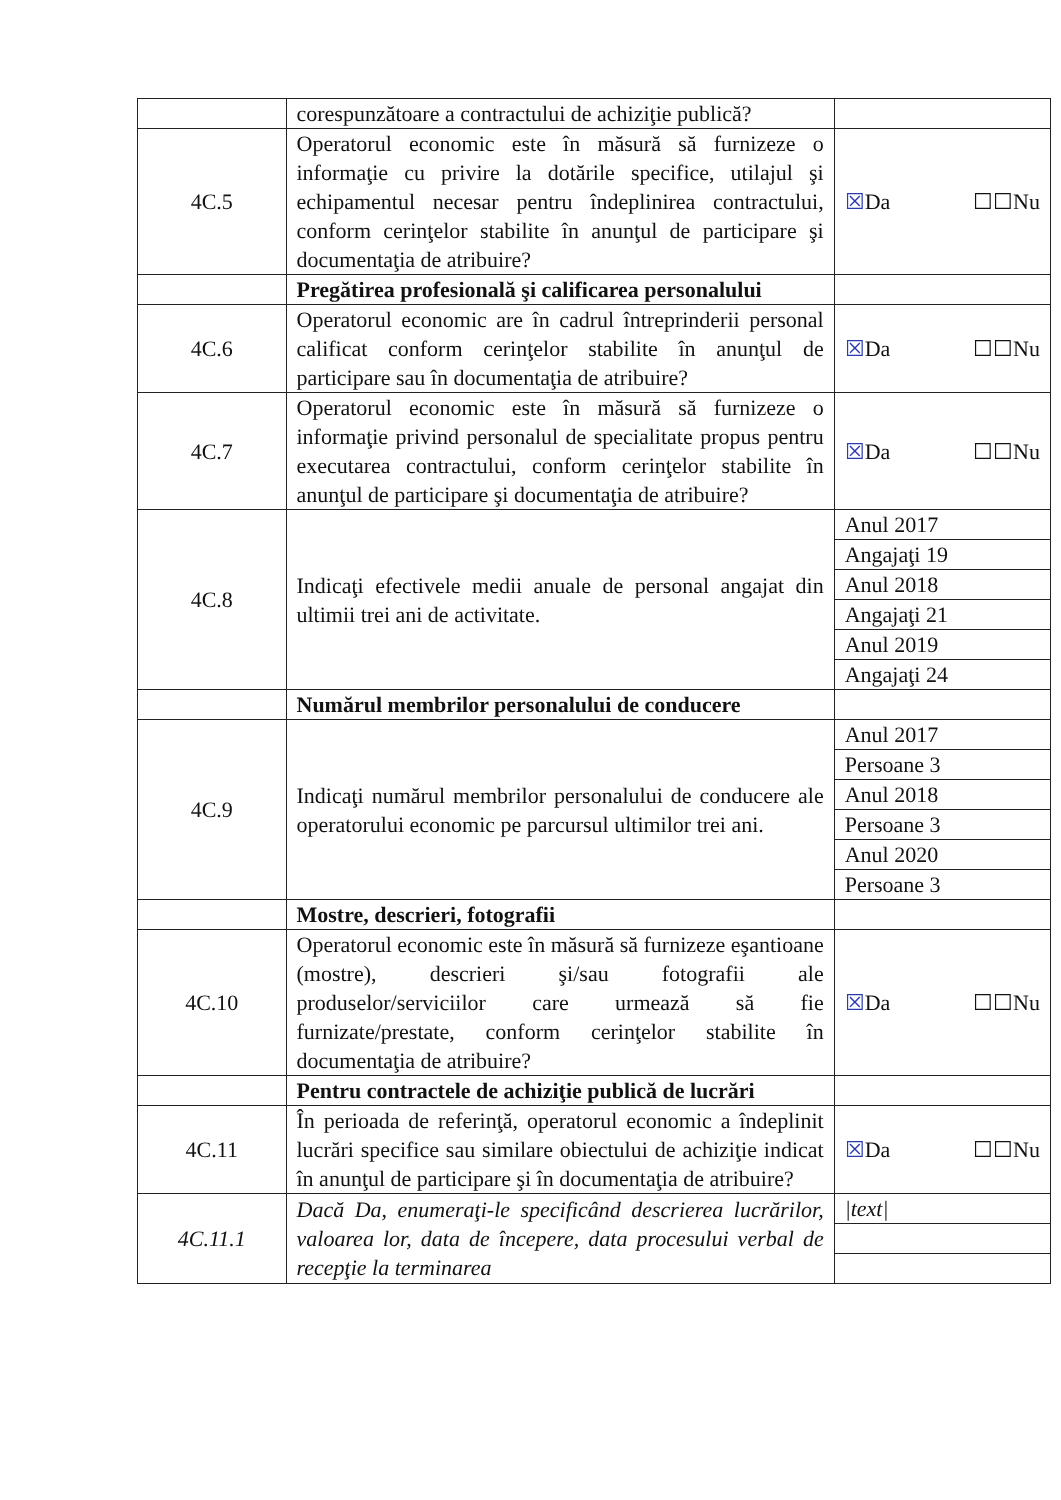| | corespunzătoare a contractului de achiziţie publică? | |
| 4C.5 | Operatorul economic este în măsură să furnizeze o informaţie cu privire la dotările specifice, utilajul şi echipamentul necesar pentru îndeplinirea contractului, conform cerinţelor stabilite în anunţul de participare şi documentaţia de atribuire? | ☒ Da ☐☐Nu |
| | Pregătirea profesională şi calificarea personalului | |
| 4C.6 | Operatorul economic are în cadrul întreprinderii personal calificat conform cerinţelor stabilite în anunţul de participare sau în documentaţia de atribuire? | ☒ Da ☐☐Nu |
| 4C.7 | Operatorul economic este în măsură să furnizeze o informaţie privind personalul de specialitate propus pentru executarea contractului, conform cerinţelor stabilite în anunţul de participare şi documentaţia de atribuire? | ☒ Da ☐☐Nu |
| 4C.8 | Indicaţi efectivele medii anuale de personal angajat din ultimii trei ani de activitate. | Anul 2017 |
| | | Angajaţi 19 |
| | | Anul 2018 |
| | | Angajaţi 21 |
| | | Anul 2019 |
| | | Angajaţi 24 |
| | Numărul membrilor personalului de conducere | |
| 4C.9 | Indicaţi numărul membrilor personalului de conducere ale operatorului economic pe parcursul ultimilor trei ani. | Anul 2017 |
| | | Persoane 3 |
| | | Anul 2018 |
| | | Persoane 3 |
| | | Anul 2020 |
| | | Persoane 3 |
| | Mostre, descrieri, fotografii | |
| 4C.10 | Operatorul economic este în măsură să furnizeze eşantioane (mostre), descrieri şi/sau fotografii ale produselor/serviciilor care urmează să fie furnizate/prestate, conform cerinţelor stabilite în documentaţia de atribuire? | ☒ Da ☐☐Nu |
| | Pentru contractele de achiziţie publică de lucrări | |
| 4C.11 | În perioada de referinţă, operatorul economic a îndeplinit lucrări specifice sau similare obiectului de achiziţie indicat în anunţul de participare şi în documentaţia de atribuire? | ☒ Da ☐☐Nu |
| 4C.11.1 | Dacă Da, enumeraţi-le specificând descrierea lucrărilor, valoarea lor, data de începere, data procesului verbal de recepţie la terminarea | /text/ |